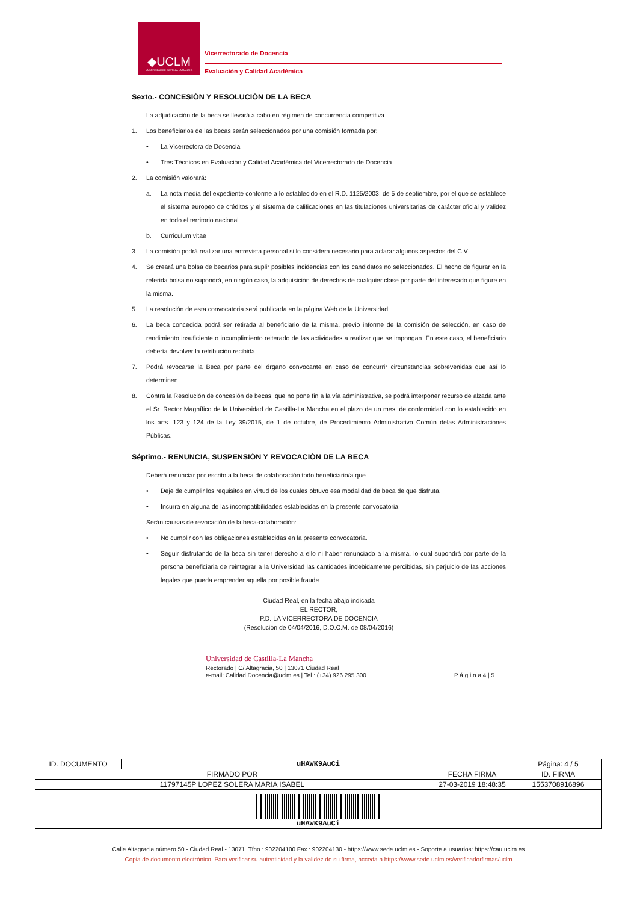◆UCLM
UNIVERSIDAD DE CASTILLA-LA MANCHA
Vicerrectorado de Docencia
Evaluación y Calidad Académica
Sexto.- CONCESIÓN Y RESOLUCIÓN DE LA BECA
La adjudicación de la beca se llevará a cabo en régimen de concurrencia competitiva.
1. Los beneficiarios de las becas serán seleccionados por una comisión formada por:
• La Vicerrectora de Docencia
• Tres Técnicos en Evaluación y Calidad Académica del Vicerrectorado de Docencia
2. La comisión valorará:
a. La nota media del expediente conforme a lo establecido en el R.D. 1125/2003, de 5 de septiembre, por el que se establece el sistema europeo de créditos y el sistema de calificaciones en las titulaciones universitarias de carácter oficial y validez en todo el territorio nacional
b. Curriculum vitae
3. La comisión podrá realizar una entrevista personal si lo considera necesario para aclarar algunos aspectos del C.V.
4. Se creará una bolsa de becarios para suplir posibles incidencias con los candidatos no seleccionados. El hecho de figurar en la referida bolsa no supondrá, en ningún caso, la adquisición de derechos de cualquier clase por parte del interesado que figure en la misma.
5. La resolución de esta convocatoria será publicada en la página Web de la Universidad.
6. La beca concedida podrá ser retirada al beneficiario de la misma, previo informe de la comisión de selección, en caso de rendimiento insuficiente o incumplimiento reiterado de las actividades a realizar que se impongan. En este caso, el beneficiario debería devolver la retribución recibida.
7. Podrá revocarse la Beca por parte del órgano convocante en caso de concurrir circunstancias sobrevenidas que así lo determinen.
8. Contra la Resolución de concesión de becas, que no pone fin a la vía administrativa, se podrá interponer recurso de alzada ante el Sr. Rector Magnífico de la Universidad de Castilla-La Mancha en el plazo de un mes, de conformidad con lo establecido en los arts. 123 y 124 de la Ley 39/2015, de 1 de octubre, de Procedimiento Administrativo Común delas Administraciones Públicas.
Séptimo.- RENUNCIA, SUSPENSIÓN Y REVOCACIÓN DE LA BECA
Deberá renunciar por escrito a la beca de colaboración todo beneficiario/a que
• Deje de cumplir los requisitos en virtud de los cuales obtuvo esa modalidad de beca de que disfruta.
• Incurra en alguna de las incompatibilidades establecidas en la presente convocatoria
Serán causas de revocación de la beca-colaboración:
• No cumplir con las obligaciones establecidas en la presente convocatoria.
• Seguir disfrutando de la beca sin tener derecho a ello ni haber renunciado a la misma, lo cual supondrá por parte de la persona beneficiaria de reintegrar a la Universidad las cantidades indebidamente percibidas, sin perjuicio de las acciones legales que pueda emprender aquella por posible fraude.
Ciudad Real, en la fecha abajo indicada
EL RECTOR,
P.D. LA VICERRECTORA DE DOCENCIA
(Resolución de 04/04/2016, D.O.C.M. de 08/04/2016)
Universidad de Castilla-La Mancha
Rectorado | C/ Altagracia, 50 | 13071 Ciudad Real
e-mail: Calidad.Docencia@uclm.es | Tel.: (+34) 926 295 300
P á g i n a 4 | 5
| ID. DOCUMENTO | uHAWK9AuCi | | Página: 4 / 5 |
| FIRMADO POR | | FECHA FIRMA | ID. FIRMA |
| 11797145P LOPEZ SOLERA MARIA ISABEL | | 27-03-2019 18:48:35 | 1553708916896 |
| uHAWK9AuCi | | | |
Calle Altagracia número 50 - Ciudad Real - 13071. Tfno.: 902204100 Fax.: 902204130 - https://www.sede.uclm.es - Soporte a usuarios: https://cau.uclm.es
Copia de documento electrónico. Para verificar su autenticidad y la validez de su firma, acceda a https://www.sede.uclm.es/verificadorfirmas/uclm